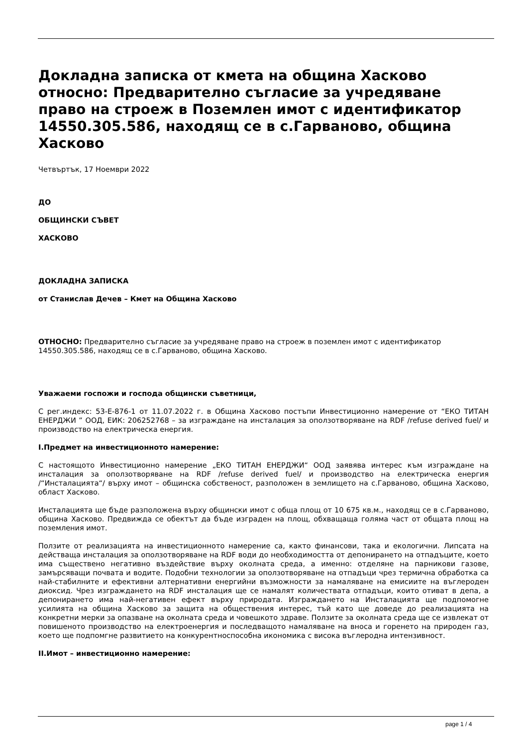Докладна записка от кмета на община Хасково относно: Предварително съгласие за учредяване право на строеж в Поземлен имот с идентификатор 14550.305.586, находящ се в с.Гарваново, община Хасково
Четвъртък, 17 Ноември 2022
ДО
ОБЩИНСКИ СЪВЕТ
ХАСКОВО
ДОКЛАДНА ЗАПИСКА
от Станислав Дечев – Кмет на Община Хасково
ОТНОСНО: Предварително съгласие за учредяване право на строеж в поземлен имот с идентификатор 14550.305.586, находящ се в с.Гарваново, община Хасково.
Уважаеми госпожи и господа общински съветници,
С рег.индекс: 53-Е-876-1 от 11.07.2022 г. в Община Хасково постъпи Инвестиционно намерение от “ЕКО ТИТАН ЕНЕРДЖИ ” ООД, ЕИК: 206252768 – за изграждане на инсталация за оползотворяване на RDF /refuse derived fuel/ и производство на електрическа енергия.
I.Предмет на инвестиционното намерение:
С настоящото Инвестиционно намерение „ЕКО ТИТАН ЕНЕРДЖИ“ ООД заявява интерес към изграждане на инсталация за оползотворяване на RDF /refuse derived fuel/ и производство на електрическа енергия /“Инсталацията“/ върху имот – общинска собственост, разположен в землището на с.Гарваново, община Хасково, област Хасково.
Инсталацията ще бъде разположена върху общински имот с обща площ от 10 675 кв.м., находящ се в с.Гарваново, община Хасково. Предвижда се обектът да бъде изграден на площ, обхващаща голяма част от общата площ на поземления имот.
Ползите от реализацията на инвестиционното намерение са, както финансови, така и екологични. Липсата на действаща инсталация за оползотворяване на RDF води до необходимостта от депонирането на отпадъците, което има съществено негативно въздействие върху околната среда, а именно: отделяне на парникови газове, замърсяващи почвата и водите. Подобни технологии за оползотворяване на отпадъци чрез термична обработка са най-стабилните и ефективни алтернативни енергийни възможности за намаляване на емисиите на въглероден диоксид. Чрез изграждането на RDF инсталация ще се намалят количествата отпадъци, които отиват в депа, а депонирането има най-негативен ефект върху природата. Изграждането на Инсталацията ще подпомогне усилията на община Хасково за защита на обществения интерес, тъй като ще доведе до реализацията на конкретни мерки за опазване на околната среда и човешкото здраве. Ползите за околната среда ще се извлекат от повишеното производство на електроенергия и последващото намаляване на вноса и горенето на природен газ, което ще подпомгне развитието на конкурентноспособна икономика с висока въглеродна интензивност.
II.Имот – инвестиционно намерение:
page 1 / 4